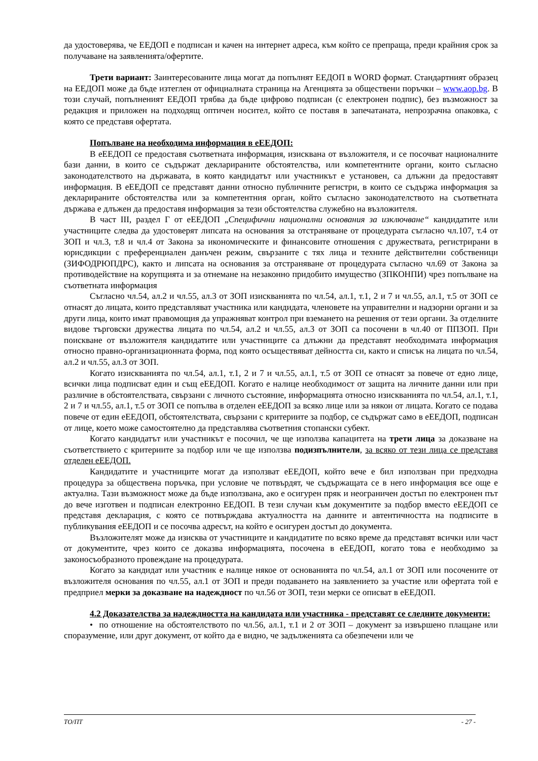да удостоверява, че ЕЕДОП е подписан и качен на интернет адреса, към който се препраща, преди крайния срок за получаване на заявленията/офертите.
Трети вариант: Заинтересованите лица могат да попълнят ЕЕДОП в WORD формат. Стандартният образец на ЕЕДОП може да бъде изтеглен от официалната страница на Агенцията за обществени поръчки – www.aop.bg. В този случай, попълненият ЕЕДОП трябва да бъде цифрово подписан (с електронен подпис), без възможност за редакция и приложен на подходящ оптичен носител, който се поставя в запечатаната, непрозрачна опаковка, с която се представя офертата.
Попълване на необходима информация в еЕЕДОП:
В еЕЕДОП се предоставя съответната информация, изисквана от възложителя, и се посочват националните бази данни, в които се съдържат декларираните обстоятелства, или компетентните органи, които съгласно законодателството на държавата, в която кандидатът или участникът е установен, са длъжни да предоставят информация. В еЕЕДОП се представят данни относно публичните регистри, в които се съдържа информация за декларираните обстоятелства или за компетентния орган, който съгласно законодателството на съответната държава е длъжен да предоставя информация за тези обстоятелства служебно на възложителя.
В част III, раздел Г от еЕЕДОП „Специфични национални основания за изключване“ кандидатите или участниците следва да удостоверят липсата на основания за отстраняване от процедурата съгласно чл.107, т.4 от ЗОП и чл.3, т.8 и чл.4 от Закона за икономическите и финансовите отношения с дружествата, регистрирани в юрисдикции с преференциален данъчен режим, свързаните с тях лица и техните действителни собственици (ЗИФОДРЮПДРС), както и липсата на основания за отстраняване от процедурата съгласно чл.69 от Закона за противодействие на корупцията и за отнемане на незаконно придобито имущество (ЗПКОНПИ) чрез попълване на съответната информация
Съгласно чл.54, ал.2 и чл.55, ал.3 от ЗОП изискванията по чл.54, ал.1, т.1, 2 и 7 и чл.55, ал.1, т.5 от ЗОП се отнасят до лицата, които представляват участника или кандидата, членовете на управителни и надзорни органи и за други лица, които имат правомощия да упражняват контрол при вземането на решения от тези органи. За отделните видове търговски дружества лицата по чл.54, ал.2 и чл.55, ал.3 от ЗОП са посочени в чл.40 от ППЗОП. При поискване от възложителя кандидатите или участниците са длъжни да представят необходимата информация относно правно-организационната форма, под която осъществяват дейността си, както и списък на лицата по чл.54, ал.2 и чл.55, ал.3 от ЗОП.
Когато изискванията по чл.54, ал.1, т.1, 2 и 7 и чл.55, ал.1, т.5 от ЗОП се отнасят за повече от едно лице, всички лица подписват един и същ еЕЕДОП. Когато е налице необходимост от защита на личните данни или при различие в обстоятелствата, свързани с личното състояние, информацията относно изискванията по чл.54, ал.1, т.1, 2 и 7 и чл.55, ал.1, т.5 от ЗОП се попълва в отделен еЕЕДОП за всяко лице или за някои от лицата. Когато се подава повече от един еЕЕДОП, обстоятелствата, свързани с критериите за подбор, се съдържат само в еЕЕДОП, подписан от лице, което може самостоятелно да представлява съответния стопански субект.
Когато кандидатът или участникът е посочил, че ще използва капацитета на трети лица за доказване на съответствието с критериите за подбор или че ще използва подизпълнители, за всяко от тези лица се представя отделен еЕЕДОП.
Кандидатите и участниците могат да използват еЕЕДОП, който вече е бил използван при предходна процедура за обществена поръчка, при условие че потвърдят, че съдържащата се в него информация все още е актуална. Тази възможност може да бъде използвана, ако е осигурен пряк и неограничен достъп по електронен път до вече изготвен и подписан електронно ЕЕДОП. В тези случаи към документите за подбор вместо еЕЕДОП се представя декларация, с която се потвърждава актуалността на данните и автентичността на подписите в публикувания еЕЕДОП и се посочва адресът, на който е осигурен достъп до документа.
Възложителят може да изисква от участниците и кандидатите по всяко време да представят всички или част от документите, чрез които се доказва информацията, посочена в еЕЕДОП, когато това е необходимо за законосъобразното провеждане на процедурата.
Когато за кандидат или участник е налице някое от основанията по чл.54, ал.1 от ЗОП или посочените от възложителя основания по чл.55, ал.1 от ЗОП и преди подаването на заявлението за участие или офертата той е предприел мерки за доказване на надеждност по чл.56 от ЗОП, тези мерки се описват в еЕЕДОП.
4.2 Доказателства за надеждността на кандидата или участника - представят се следните документи:
• по отношение на обстоятелството по чл.56, ал.1, т.1 и 2 от ЗОП – документ за извършено плащане или споразумение, или друг документ, от който да е видно, че задълженията са обезпечени или че
ТО/ПТ - 27 -